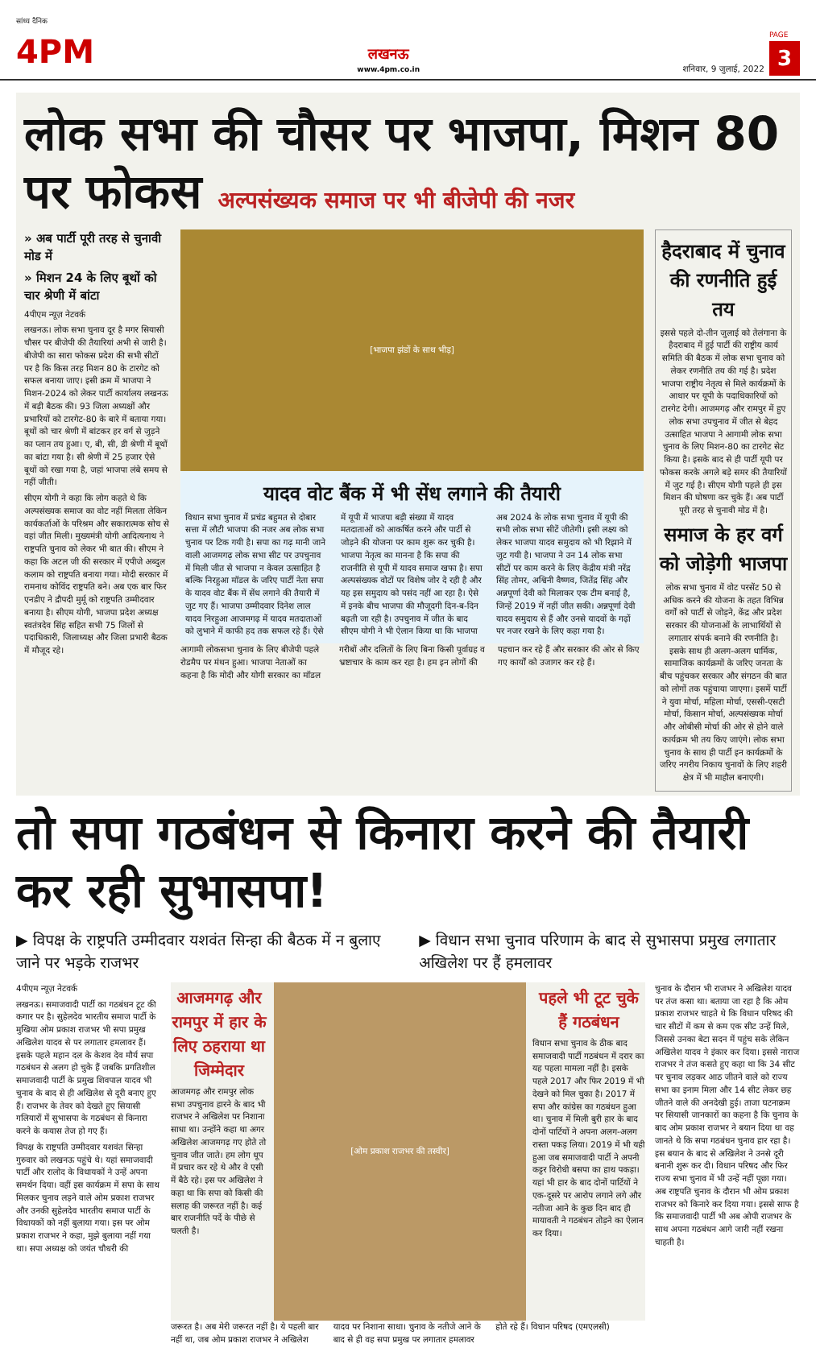सांध्य दैनिक
4PM
लखनऊ
www.4pm.co.in
शनिवार, 9 जुलाई, 2022
PAGE
3
लोक सभा की चौसर पर भाजपा, मिशन 80 पर फोकस अल्पसंख्यक समाज पर भी बीजेपी की नजर
» अब पार्टी पूरी तरह से चुनावी मोड में
» मिशन 24 के लिए बूथों को चार श्रेणी में बांटा
4पीएम न्यूज़ नेटवर्क
लखनऊ। लोक सभा चुनाव दूर है मगर सियासी चौसर पर बीजेपी की तैयारियां अभी से जारी है। बीजेपी का सारा फोकस प्रदेश की सभी सीटों पर है कि किस तरह मिशन 80 के टारगेट को सफल बनाया जाए। इसी क्रम में भाजपा ने मिशन-2024 को लेकर पार्टी कार्यालय लखनऊ में बड़ी बैठक की। 93 जिला अध्यक्षों और प्रभारियों को टारगेट-80 के बारे में बताया गया। बूथों को चार श्रेणी में बांटकर हर वर्ग से जुड़ने का प्लान तय हुआ। ए, बी, सी, डी श्रेणी में बूथों का बांटा गया है। सी श्रेणी में 25 हजार ऐसे बूथों को रखा गया है, जहां भाजपा लंबे समय से नहीं जीती।
सीएम योगी ने कहा कि लोग कहते थे कि अल्पसंख्यक समाज का वोट नहीं मिलता लेकिन कार्यकर्ताओं के परिश्रम और सकारात्मक सोच से वहां जीत मिली। मुख्यमंत्री योगी आदित्यनाथ ने राष्ट्रपति चुनाव को लेकर भी बात की। सीएम ने कहा कि अटल जी की सरकार में एपीजे अब्दुल कलाम को राष्ट्रपति बनाया गया। मोदी सरकार में रामनाथ कोविंद राष्ट्रपति बने। अब एक बार फिर एनडीए ने द्रौपदी मुर्मू को राष्ट्रपति उम्मीदवार बनाया है। सीएम योगी, भाजपा प्रदेश अध्यक्ष स्वतंत्रदेव सिंह सहित सभी 75 जिलों से पदाधिकारी, जिलाध्यक्ष और जिला प्रभारी बैठक में मौजूद रहे।
[भाजपा झंडों के साथ भीड़]
यादव वोट बैंक में भी सेंध लगाने की तैयारी
विधान सभा चुनाव में प्रचंड बहुमत से दोबार सत्ता में लौटी भाजपा की नजर अब लोक सभा चुनाव पर टिक गयी है। सपा का गढ़ मानी जाने वाली आजमगढ़ लोक सभा सीट पर उपचुनाव में मिली जीत से भाजपा न केवल उत्साहित है बल्कि निरहुआ मॉडल के जरिए पार्टी नेता सपा के यादव वोट बैंक में सेंध लगाने की तैयारी में जुट गए हैं। भाजपा उम्मीदवार दिनेश लाल यादव निरहुआ आजमगढ़ में यादव मतदाताओं को लुभाने में काफी हद तक सफल रहे हैं। ऐसे में यूपी में भाजपा बड़ी संख्या में यादव मतदाताओं को आकर्षित करने और पार्टी से जोड़ने की योजना पर काम शुरू कर चुकी है। भाजपा नेतृत्व का मानना है कि सपा की राजनीति से यूपी में यादव समाज खफा है। सपा अल्पसंख्यक वोटों पर विशेष जोर दे रही है और यह इस समुदाय को पसंद नहीं आ रहा है। ऐसे में इनके बीच भाजपा की मौजूदगी दिन-ब-दिन बढ़ती जा रही है। उपचुनाव में जीत के बाद सीएम योगी ने भी ऐलान किया था कि भाजपा अब 2024 के लोक सभा चुनाव में यूपी की सभी लोक सभा सीटें जीतेगी। इसी लक्ष्य को लेकर भाजपा यादव समुदाय को भी रिझाने में जुट गयी है। भाजपा ने उन 14 लोक सभा सीटों पर काम करने के लिए केंद्रीय मंत्री नरेंद्र सिंह तोमर, अश्विनी वैष्णव, जितेंद्र सिंह और अन्नपूर्णा देवी को मिलाकर एक टीम बनाई है, जिन्हें 2019 में नहीं जीत सकी। अन्नपूर्णा देवी यादव समुदाय से हैं और उनसे यादवों के गढ़ों पर नजर रखने के लिए कहा गया है।
आगामी लोकसभा चुनाव के लिए बीजेपी पहले रोडमैप पर मंथन हुआ। भाजपा नेताओं का कहना है कि मोदी और योगी सरकार का मॉडल गरीबों और दलितों के लिए बिना किसी पूर्वाग्रह व भ्रष्टाचार के काम कर रहा है। हम इन लोगों की पहचान कर रहे हैं और सरकार की ओर से किए गए कार्यों को उजागर कर रहे हैं।
हैदराबाद में चुनाव की रणनीति हुई तय
इससे पहले दो-तीन जुलाई को तेलंगाना के हैदराबाद में हुई पार्टी की राष्ट्रीय कार्य समिति की बैठक में लोक सभा चुनाव को लेकर रणनीति तय की गई है। प्रदेश भाजपा राष्ट्रीय नेतृत्व से मिले कार्यक्रमों के आधार पर यूपी के पदाधिकारियों को टारगेट देगी। आजमगढ़ और रामपुर में हुए लोक सभा उपचुनाव में जीत से बेहद उत्साहित भाजपा ने आगामी लोक सभा चुनाव के लिए मिशन-80 का टारगेट सेट किया है। इसके बाद से ही पार्टी यूपी पर फोकस करके अगले बड़े समर की तैयारियों में जुट गई है। सीएम योगी पहले ही इस मिशन की घोषणा कर चुके हैं। अब पार्टी पूरी तरह से चुनावी मोड में है।
समाज के हर वर्ग को जोड़ेगी भाजपा
लोक सभा चुनाव में वोट परसेंट 50 से अधिक करने की योजना के तहत विभिन्न वर्गों को पार्टी से जोड़ने, केंद्र और प्रदेश सरकार की योजनाओं के लाभार्थियों से लगातार संपर्क बनाने की रणनीति है। इसके साथ ही अलग-अलग धार्मिक, सामाजिक कार्यक्रमों के जरिए जनता के बीच पहुंचकर सरकार और संगठन की बात को लोगों तक पहुंचाया जाएगा। इसमें पार्टी ने युवा मोर्चा, महिला मोर्चा, एससी-एसटी मोर्चा, किसान मोर्चा, अल्पसंख्यक मोर्चा और ओबीसी मोर्चा की ओर से होने वाले कार्यक्रम भी तय किए जाएंगे। लोक सभा चुनाव के साथ ही पार्टी इन कार्यक्रमों के जरिए नगरीय निकाय चुनावों के लिए शहरी क्षेत्र में भी माहौल बनाएगी।
तो सपा गठबंधन से किनारा करने की तैयारी कर रही सुभासपा!
▶ विपक्ष के राष्ट्रपति उम्मीदवार यशवंत सिन्हा की बैठक में न बुलाए जाने पर भड़के राजभर
▶ विधान सभा चुनाव परिणाम के बाद से सुभासपा प्रमुख लगातार अखिलेश पर हैं हमलावर
4पीएम न्यूज़ नेटवर्क
लखनऊ। समाजवादी पार्टी का गठबंधन टूट की कगार पर है। सुहेलदेव भारतीय समाज पार्टी के मुखिया ओम प्रकाश राजभर भी सपा प्रमुख अखिलेश यादव से पर लगातार हमलावर हैं। इसके पहले महान दल के केशव देव मौर्य सपा गठबंधन से अलग हो चुके हैं जबकि प्रगतिशील समाजवादी पार्टी के प्रमुख शिवपाल यादव भी चुनाव के बाद से ही अखिलेश से दूरी बनाए हुए हैं। राजभर के तेवर को देखते हुए सियासी गलियारों में सुभासपा के गठबंधन से किनारा करने के कयास तेज हो गए हैं।
विपक्ष के राष्ट्रपति उम्मीदवार यशवंत सिन्हा गुरुवार को लखनऊ पहुंचे थे। यहां समाजवादी पार्टी और रालोद के विधायकों ने उन्हें अपना समर्थन दिया। वहीं इस कार्यक्रम में सपा के साथ मिलकर चुनाव लड़ने वाले ओम प्रकाश राजभर और उनकी सुहेलदेव भारतीय समाज पार्टी के विधायकों को नहीं बुलाया गया। इस पर ओम प्रकाश राजभर ने कहा, मुझे बुलाया नहीं गया था। सपा अध्यक्ष को जयंत चौधरी की
आजमगढ़ और रामपुर में हार के लिए ठहराया था जिम्मेदार
आजमगढ़ और रामपुर लोक सभा उपचुनाव हारने के बाद भी राजभर ने अखिलेश पर निशाना साधा था। उन्होंने कहा था अगर अखिलेश आजमगढ़ गए होते तो चुनाव जीत जाते। हम लोग धूप में प्रचार कर रहे थे और वे एसी में बैठे रहे। इस पर अखिलेश ने कहा था कि सपा को किसी की सलाह की जरूरत नहीं है। कई बार राजनीति पर्दे के पीछे से चलती है।
[ओम प्रकाश राजभर की तस्वीर]
पहले भी टूट चुके हैं गठबंधन
विधान सभा चुनाव के ठीक बाद समाजवादी पार्टी गठबंधन में दरार का यह पहला मामला नहीं है। इसके पहले 2017 और फिर 2019 में भी देखने को मिल चुका है। 2017 में सपा और कांग्रेस का गठबंधन हुआ था। चुनाव में मिली बुरी हार के बाद दोनों पार्टियों ने अपना अलग-अलग रास्ता पकड़ लिया। 2019 में भी यही हुआ जब समाजवादी पार्टी ने अपनी कट्टर विरोधी बसपा का हाथ पकड़ा। यहां भी हार के बाद दोनों पार्टियों ने एक-दूसरे पर आरोप लगाने लगे और नतीजा आने के कुछ दिन बाद ही मायावती ने गठबंधन तोड़ने का ऐलान कर दिया।
जरूरत है। अब मेरी जरूरत नहीं है। ये पहली बार नहीं था, जब ओम प्रकाश राजभर ने अखिलेश यादव पर निशाना साधा। चुनाव के नतीजे आने के बाद से ही वह सपा प्रमुख पर लगातार हमलावर होते रहे हैं। विधान परिषद (एमएलसी)
चुनाव के दौरान भी राजभर ने अखिलेश यादव पर तंज कसा था। बताया जा रहा है कि ओम प्रकाश राजभर चाहते थे कि विधान परिषद की चार सीटों में कम से कम एक सीट उन्हें मिले, जिससे उनका बेटा सदन में पहुंच सके लेकिन अखिलेश यादव ने इंकार कर दिया। इससे नाराज राजभर ने तंज कसते हुए कहा था कि 34 सीट पर चुनाव लड़कर आठ जीतने वाले को राज्य सभा का इनाम मिला और 14 सीट लेकर छह जीतने वाले की अनदेखी हुई। ताजा घटनाक्रम पर सियासी जानकारों का कहना है कि चुनाव के बाद ओम प्रकाश राजभर ने बयान दिया था वह जानते थे कि सपा गठबंधन चुनाव हार रहा है। इस बयान के बाद से अखिलेश ने उनसे दूरी बनानी शुरू कर दी। विधान परिषद और फिर राज्य सभा चुनाव में भी उन्हें नहीं पूछा गया। अब राष्ट्रपति चुनाव के दौरान भी ओम प्रकाश राजभर को किनारे कर दिया गया। इससे साफ है कि समाजवादी पार्टी भी अब ओपी राजभर के साथ अपना गठबंधन आगे जारी नहीं रखना चाहती है।